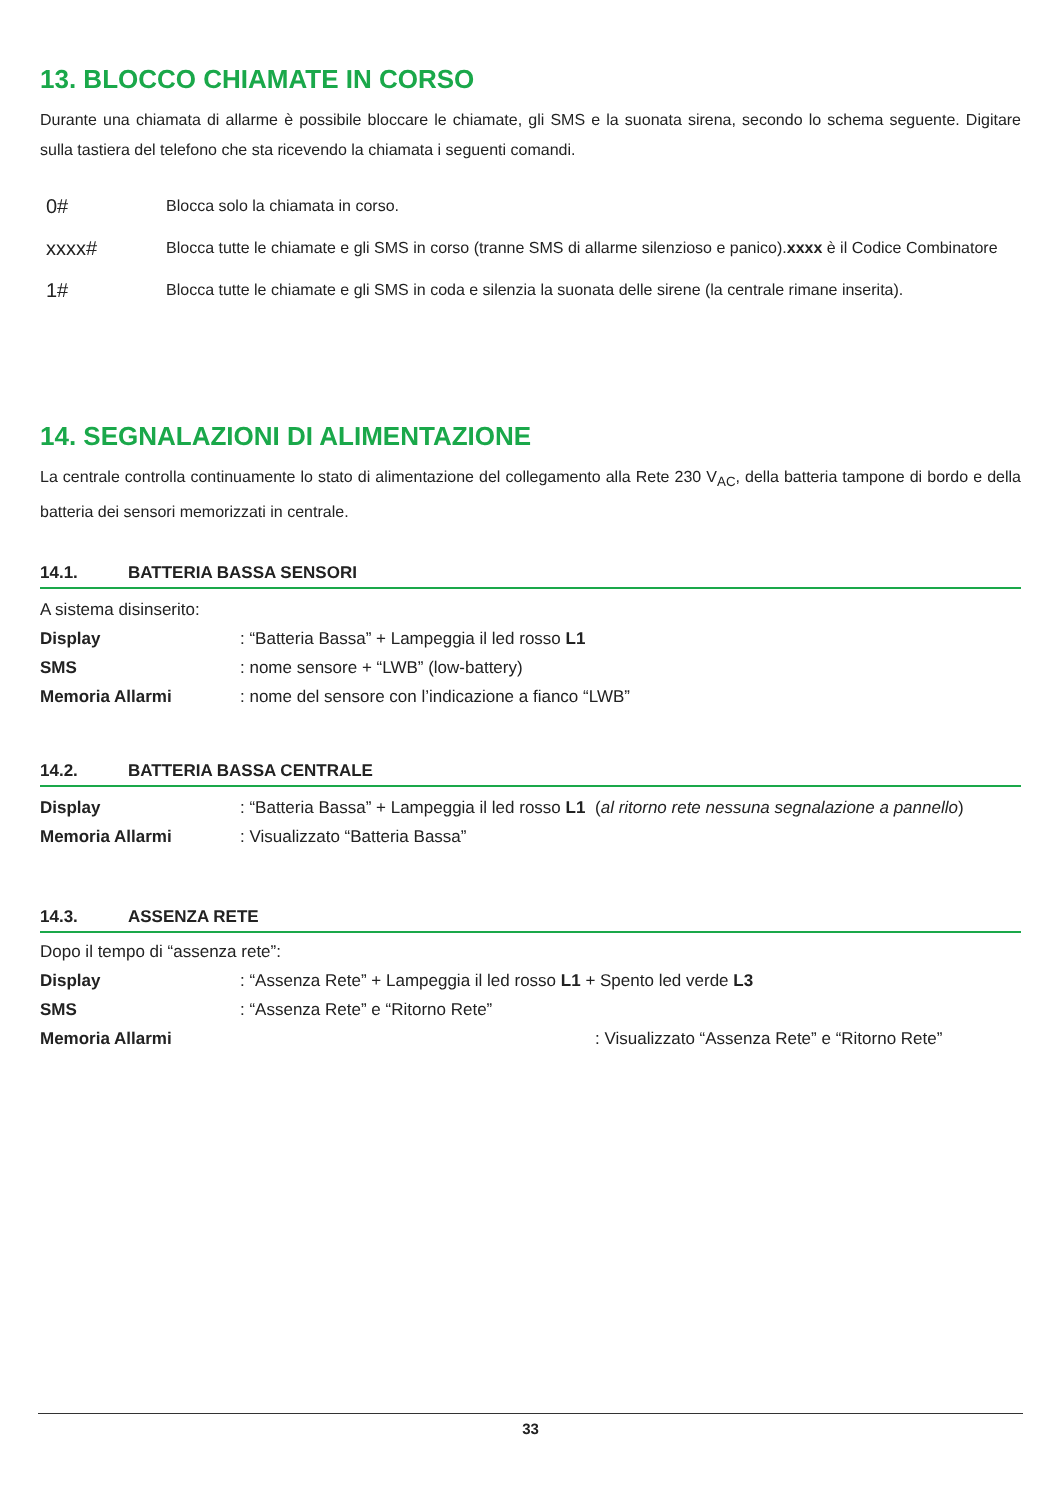13. BLOCCO CHIAMATE IN CORSO
Durante una chiamata di allarme è possibile bloccare le chiamate, gli SMS e la suonata sirena, secondo lo schema seguente. Digitare sulla tastiera del telefono che sta ricevendo la chiamata i seguenti comandi.
0# Blocca solo la chiamata in corso.
xxxx# Blocca tutte le chiamate e gli SMS in corso (tranne SMS di allarme silenzioso e panico). xxxx è il Codice Combinatore
1# Blocca tutte le chiamate e gli SMS in coda e silenzia la suonata delle sirene (la centrale rimane inserita).
14. SEGNALAZIONI DI ALIMENTAZIONE
La centrale controlla continuamente lo stato di alimentazione del collegamento alla Rete 230 V<sub>AC</sub>, della batteria tampone di bordo e della batteria dei sensori memorizzati in centrale.
14.1. BATTERIA BASSA SENSORI
A sistema disinserito:
Display: “Batteria Bassa” + Lampeggia il led rosso L1
SMS: nome sensore + “LWB” (low-battery)
Memoria Allarmi: nome del sensore con l’indicazione a fianco “LWB”
14.2. BATTERIA BASSA CENTRALE
Display: “Batteria Bassa” + Lampeggia il led rosso L1 (al ritorno rete nessuna segnalazione a pannello)
Memoria Allarmi: Visualizzato “Batteria Bassa”
14.3. ASSENZA RETE
Dopo il tempo di “assenza rete”:
Display: “Assenza Rete” + Lampeggia il led rosso L1 + Spento led verde L3
SMS: “Assenza Rete” e “Ritorno Rete”
Memoria Allarmi : Visualizzato “Assenza Rete” e “Ritorno Rete”
33